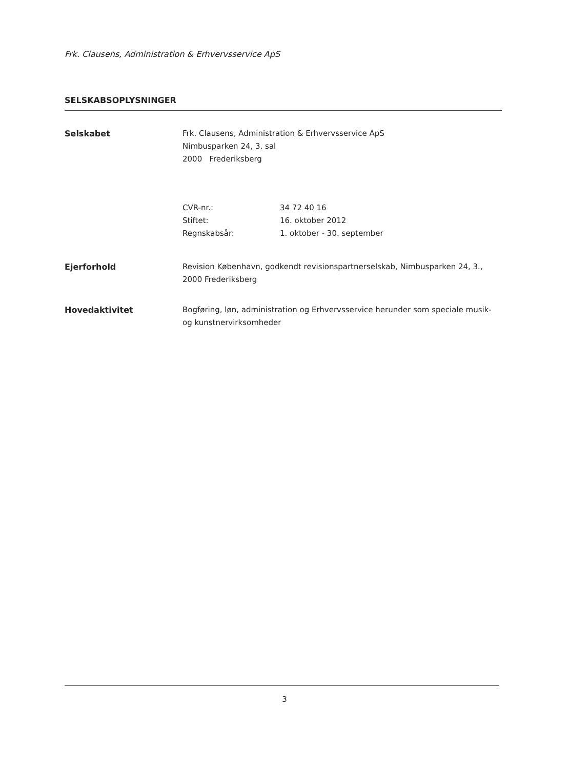Frk. Clausens, Administration & Erhvervsservice ApS
SELSKABSOPLYSNINGER
Selskabet Frk. Clausens, Administration & Erhvervsservice ApS
Nimbusparken 24, 3. sal
2000 Frederiksberg
CVR-nr.: 34 72 40 16
Stiftet: 16. oktober 2012
Regnskabsår: 1. oktober - 30. september
Ejerforhold Revision København, godkendt revisionspartnerselskab, Nimbusparken 24, 3., 2000 Frederiksberg
Hovedaktivitet Bogføring, løn, administration og Erhvervsservice herunder som speciale musik- og kunstnervirksomheder
3